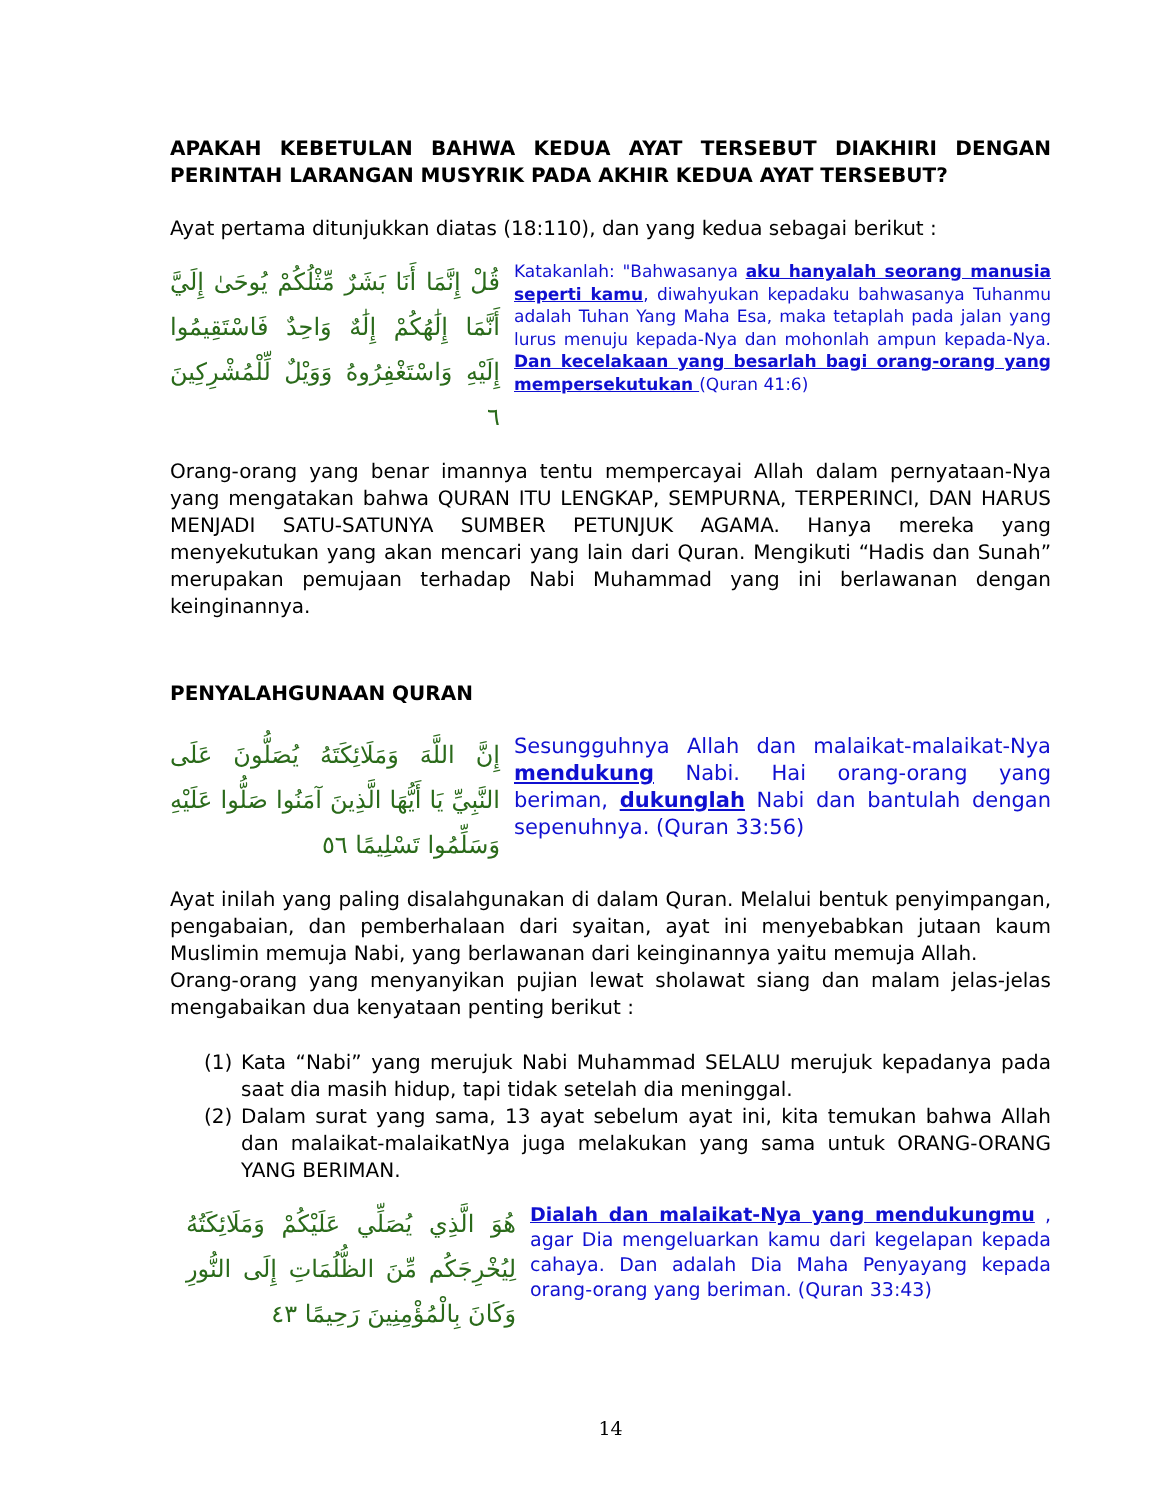APAKAH KEBETULAN BAHWA KEDUA AYAT TERSEBUT DIAKHIRI DENGAN PERINTAH LARANGAN MUSYRIK PADA AKHIR KEDUA AYAT TERSEBUT?
Ayat pertama ditunjukkan diatas (18:110), dan yang kedua sebagai berikut :
قُلْ إِنَّمَا أَنَا بَشَرٌ مِّثْلُكُمْ يُوحَىٰ إِلَيَّ أَنَّمَا إِلَٰهُكُمْ إِلَٰهٌ وَاحِدٌ فَاسْتَقِيمُوا إِلَيْهِ وَاسْتَغْفِرُوهُ وَوَيْلٌ لِّلْمُشْرِكِينَ ٦
Katakanlah: "Bahwasanya aku hanyalah seorang manusia seperti kamu, diwahyukan kepadaku bahwasanya Tuhanmu adalah Tuhan Yang Maha Esa, maka tetaplah pada jalan yang lurus menuju kepada-Nya dan mohonlah ampun kepada-Nya. Dan kecelakaan yang besarlah bagi orang-orang yang mempersekutukan (Quran 41:6)
Orang-orang yang benar imannya tentu mempercayai Allah dalam pernyataan-Nya yang mengatakan bahwa QURAN ITU LENGKAP, SEMPURNA, TERPERINCI, DAN HARUS MENJADI SATU-SATUNYA SUMBER PETUNJUK AGAMA. Hanya mereka yang menyekutukan yang akan mencari yang lain dari Quran. Mengikuti “Hadis dan Sunah” merupakan pemujaan terhadap Nabi Muhammad yang ini berlawanan dengan keinginannya.
PENYALAHGUNAAN QURAN
إِنَّ اللَّهَ وَمَلَائِكَتَهُ يُصَلُّونَ عَلَى النَّبِيِّ يَا أَيُّهَا الَّذِينَ آمَنُوا صَلُّوا عَلَيْهِ وَسَلِّمُوا تَسْلِيمًا ٥٦
Sesungguhnya Allah dan malaikat-malaikat-Nya mendukung Nabi. Hai orang-orang yang beriman, dukunglah Nabi dan bantulah dengan sepenuhnya. (Quran 33:56)
Ayat inilah yang paling disalahgunakan di dalam Quran. Melalui bentuk penyimpangan, pengabaian, dan pemberhalaan dari syaitan, ayat ini menyebabkan jutaan kaum Muslimin memuja Nabi, yang berlawanan dari keinginannya yaitu memuja Allah.
Orang-orang yang menyanyikan pujian lewat sholawat siang dan malam jelas-jelas mengabaikan dua kenyataan penting berikut :
(1) Kata “Nabi” yang merujuk Nabi Muhammad SELALU merujuk kepadanya pada saat dia masih hidup, tapi tidak setelah dia meninggal.
(2) Dalam surat yang sama, 13 ayat sebelum ayat ini, kita temukan bahwa Allah dan malaikat-malaikatNya juga melakukan yang sama untuk ORANG-ORANG YANG BERIMAN.
هُوَ الَّذِي يُصَلِّي عَلَيْكُمْ وَمَلَائِكَتُهُ لِيُخْرِجَكُم مِّنَ الظُّلُمَاتِ إِلَى النُّورِ وَكَانَ بِالْمُؤْمِنِينَ رَحِيمًا ٤٣
Dialah dan malaikat-Nya yang mendukungmu , agar Dia mengeluarkan kamu dari kegelapan kepada cahaya. Dan adalah Dia Maha Penyayang kepada orang-orang yang beriman. (Quran 33:43)
14